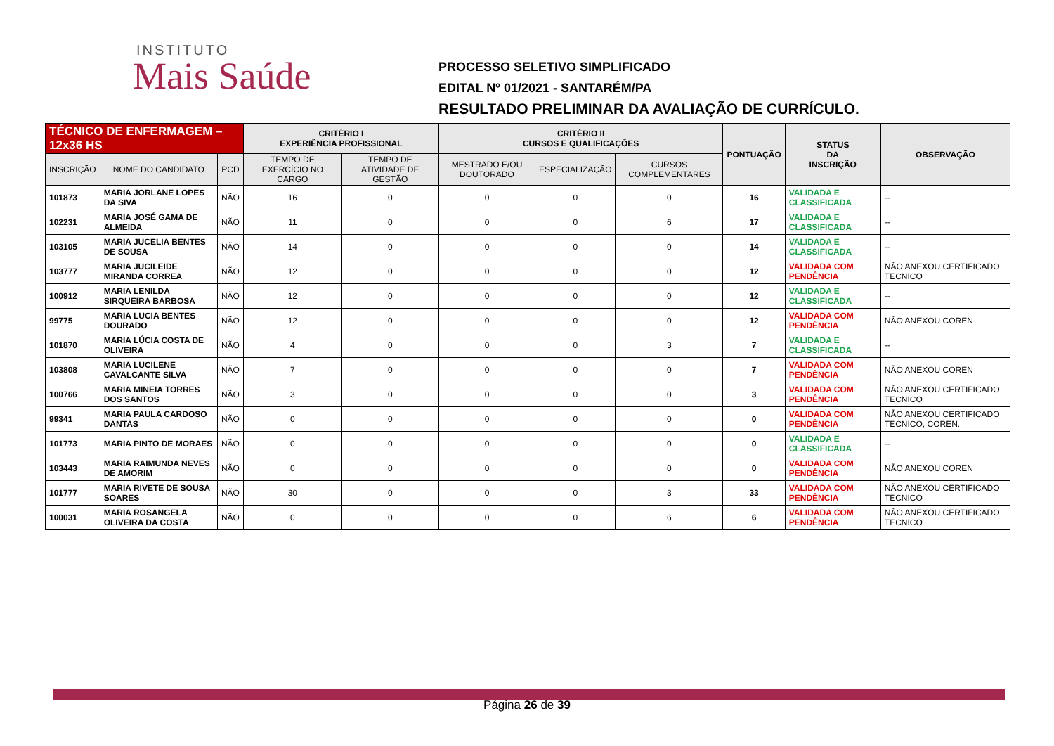INSTITUTO
Mais Saúde
PROCESSO SELETIVO SIMPLIFICADO
EDITAL Nº 01/2021 - SANTARÉM/PA
RESULTADO PRELIMINAR DA AVALIAÇÃO DE CURRÍCULO.
| TÉCNICO DE ENFERMAGEM – 12x36 HS | | | CRITÉRIO I EXPERIÊNCIA PROFISSIONAL | | CRITÉRIO II CURSOS E QUALIFICAÇÕES | | | PONTUAÇÃO | STATUS DA INSCRIÇÃO | OBSERVAÇÃO |
| --- | --- | --- | --- | --- | --- | --- | --- | --- | --- | --- |
| INSCRIÇÃO | NOME DO CANDIDATO | PCD | TEMPO DE EXERCÍCIO NO CARGO | TEMPO DE ATIVIDADE DE GESTÃO | MESTRADO E/OU DOUTORADO | ESPECIALIZAÇÃO | CURSOS COMPLEMENTARES | | | |
| 101873 | MARIA JORLANE LOPES DA SIVA | NÃO | 16 | 0 | 0 | 0 | 0 | 16 | VALIDADA E CLASSIFICADA | -- |
| 102231 | MARIA JOSÉ GAMA DE ALMEIDA | NÃO | 11 | 0 | 0 | 0 | 6 | 17 | VALIDADA E CLASSIFICADA | -- |
| 103105 | MARIA JUCELIA BENTES DE SOUSA | NÃO | 14 | 0 | 0 | 0 | 0 | 14 | VALIDADA E CLASSIFICADA | -- |
| 103777 | MARIA JUCILEIDE MIRANDA CORREA | NÃO | 12 | 0 | 0 | 0 | 0 | 12 | VALIDADA COM PENDÊNCIA | NÃO ANEXOU CERTIFICADO TECNICO |
| 100912 | MARIA LENILDA SIRQUEIRA BARBOSA | NÃO | 12 | 0 | 0 | 0 | 0 | 12 | VALIDADA E CLASSIFICADA | -- |
| 99775 | MARIA LUCIA BENTES DOURADO | NÃO | 12 | 0 | 0 | 0 | 0 | 12 | VALIDADA COM PENDÊNCIA | NÃO ANEXOU COREN |
| 101870 | MARIA LÚCIA COSTA DE OLIVEIRA | NÃO | 4 | 0 | 0 | 0 | 3 | 7 | VALIDADA E CLASSIFICADA | -- |
| 103808 | MARIA LUCILENE CAVALCANTE SILVA | NÃO | 7 | 0 | 0 | 0 | 0 | 7 | VALIDADA COM PENDÊNCIA | NÃO ANEXOU COREN |
| 100766 | MARIA MINEIA TORRES DOS SANTOS | NÃO | 3 | 0 | 0 | 0 | 0 | 3 | VALIDADA COM PENDÊNCIA | NÃO ANEXOU CERTIFICADO TECNICO |
| 99341 | MARIA PAULA CARDOSO DANTAS | NÃO | 0 | 0 | 0 | 0 | 0 | 0 | VALIDADA COM PENDÊNCIA | NÃO ANEXOU CERTIFICADO TECNICO, COREN. |
| 101773 | MARIA PINTO DE MORAES | NÃO | 0 | 0 | 0 | 0 | 0 | 0 | VALIDADA E CLASSIFICADA | -- |
| 103443 | MARIA RAIMUNDA NEVES DE AMORIM | NÃO | 0 | 0 | 0 | 0 | 0 | 0 | VALIDADA COM PENDÊNCIA | NÃO ANEXOU COREN |
| 101777 | MARIA RIVETE DE SOUSA SOARES | NÃO | 30 | 0 | 0 | 0 | 3 | 33 | VALIDADA COM PENDÊNCIA | NÃO ANEXOU CERTIFICADO TECNICO |
| 100031 | MARIA ROSANGELA OLIVEIRA DA COSTA | NÃO | 0 | 0 | 0 | 0 | 6 | 6 | VALIDADA COM PENDÊNCIA | NÃO ANEXOU CERTIFICADO TECNICO |
Página 26 de 39